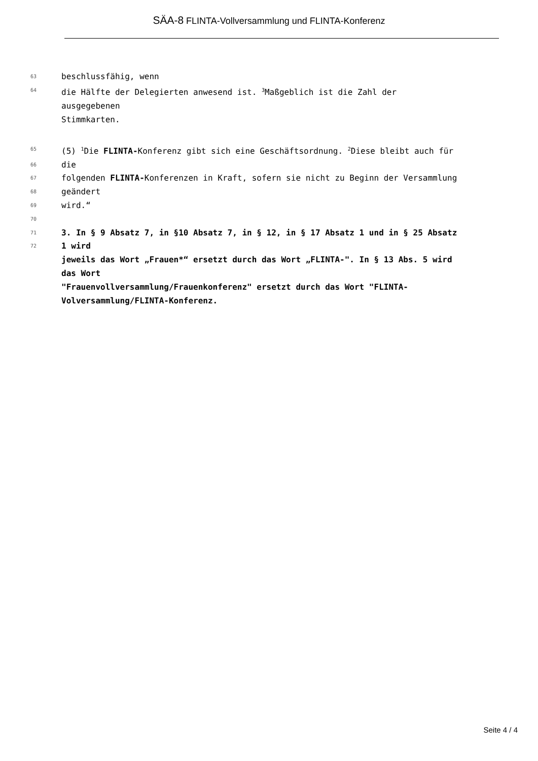SÄA-8 FLINTA-Vollversammlung und FLINTA-Konferenz
63
beschlussfähig, wenn
64
die Hälfte der Delegierten anwesend ist. <sup>3</sup>Maßgeblich ist die Zahl der
ausgegebenen
Stimmkarten.
65
(5) <sup>1</sup>Die FLINTA-Konferenz gibt sich eine Geschäftsordnung. <sup>2</sup>Diese bleibt auch für
66
die
67
folgenden FLINTA-Konferenzen in Kraft, sofern sie nicht zu Beginn der Versammlung
68
geändert
69
wird.“
70
71
3. In § 9 Absatz 7, in §10 Absatz 7, in § 12, in § 17 Absatz 1 und in § 25 Absatz
72
1 wird
jeweils das Wort „Frauen*“ ersetzt durch das Wort „FLINTA-". In § 13 Abs. 5 wird
das Wort
"Frauenvollversammlung/Frauenkonferenz" ersetzt durch das Wort "FLINTA-
Volversammlung/FLINTA-Konferenz.
Seite 4 / 4